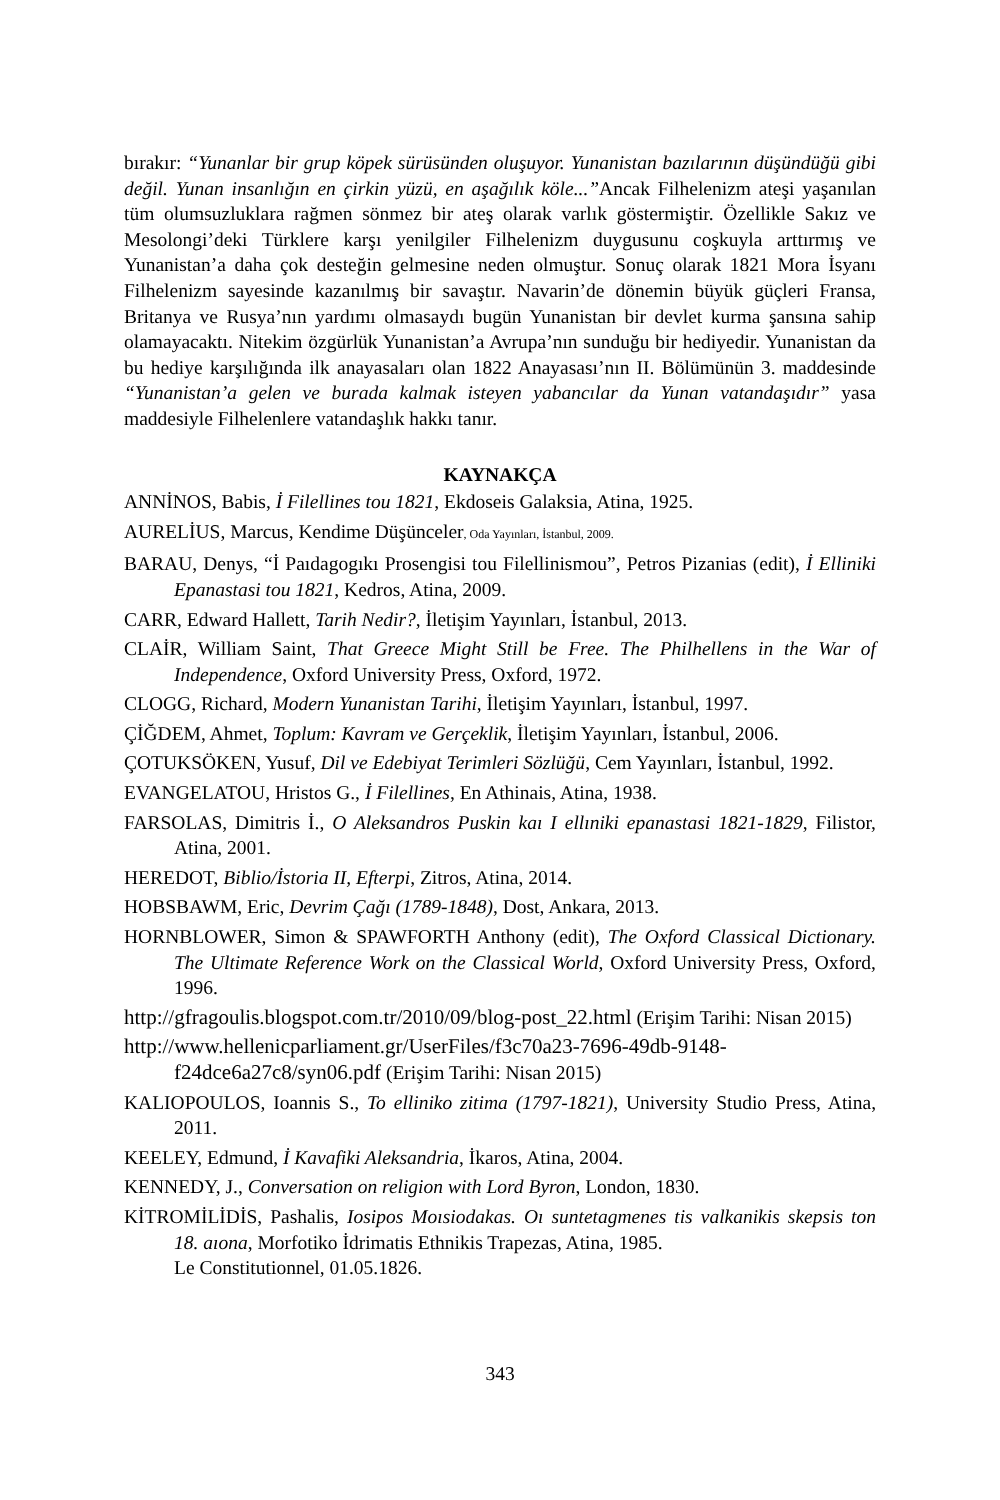bırakır: “Yunanlar bir grup köpek sürüsünden oluşuyor. Yunanistan bazılarının düşündüğü gibi değil. Yunan insanlığın en çirkin yüzü, en aşağılık köle...”Ancak Filhelenizm ateşi yaşanılan tüm olumsuzluklara rağmen sönmez bir ateş olarak varlık göstermiştir. Özellikle Sakız ve Mesolongi’deki Türklere karşı yenilgiler Filhelenizm duygusunu coşkuyla arttırmış ve Yunanistan’a daha çok desteğin gelmesine neden olmuştur. Sonuç olarak 1821 Mora İsyanı Filhelenizm sayesinde kazanılmış bir savaştır. Navarin’de dönemin büyük güçleri Fransa, Britanya ve Rusya’nın yardımı olmasaydı bugün Yunanistan bir devlet kurma şansına sahip olamayacaktı. Nitekim özgürlük Yunanistan’a Avrupa’nın sunduğu bir hediyedir. Yunanistan da bu hediye karşılığında ilk anayasaları olan 1822 Anayasası’nın II. Bölümünün 3. maddesinde “Yunanistan’a gelen ve burada kalmak isteyen yabancılar da Yunan vatandaşıdır” yasa maddesiyle Filhelenlere vatandaşlık hakkı tanır.
KAYNAKÇA
ANNİNOS, Babis, İ Filellines tou 1821, Ekdoseis Galaksia, Atina, 1925.
AURELİUS, Marcus, Kendime Düşünceler, Oda Yayınları, İstanbul, 2009.
BARAU, Denys, “İ Paıdagogıkı Prosengisi tou Filellinismou”, Petros Pizanias (edit), İ Elliniki Epanastasi tou 1821, Kedros, Atina, 2009.
CARR, Edward Hallett, Tarih Nedir?, İletişim Yayınları, İstanbul, 2013.
CLAİR, William Saint, That Greece Might Still be Free. The Philhellens in the War of Independence, Oxford University Press, Oxford, 1972.
CLOGG, Richard, Modern Yunanistan Tarihi, İletişim Yayınları, İstanbul, 1997.
ÇİĞDEM, Ahmet, Toplum: Kavram ve Gerçeklik, İletişim Yayınları, İstanbul, 2006.
ÇOTUKSÖKEN, Yusuf, Dil ve Edebiyat Terimleri Sözlüğü, Cem Yayınları, İstanbul, 1992.
EVANGELATOU, Hristos G., İ Filellines, En Athinais, Atina, 1938.
FARSOLAS, Dimitris İ., O Aleksandros Puskin kaı I ellıniki epanastasi 1821-1829, Filistor, Atina, 2001.
HEREDOT, Biblio/İstoria II, Efterpi, Zitros, Atina, 2014.
HOBSBAWM, Eric, Devrim Çağı (1789-1848), Dost, Ankara, 2013.
HORNBLOWER, Simon & SPAWFORTH Anthony (edit), The Oxford Classical Dictionary. The Ultimate Reference Work on the Classical World, Oxford University Press, Oxford, 1996.
http://gfragoulis.blogspot.com.tr/2010/09/blog-post_22.html (Erişim Tarihi: Nisan 2015)
http://www.hellenicparliament.gr/UserFiles/f3c70a23-7696-49db-9148-f24dce6a27c8/syn06.pdf (Erişim Tarihi: Nisan 2015)
KALIOPOULOS, Ioannis S., To elliniko zitima (1797-1821), University Studio Press, Atina, 2011.
KEELEY, Edmund, İ Kavafiki Aleksandria, İkaros, Atina, 2004.
KENNEDY, J., Conversation on religion with Lord Byron, London, 1830.
KİTROMİLİDİS, Pashalis, Iosipos Moısiodakas. Oı suntetagmenes tis valkanikis skepsis ton 18. aıona, Morfotiko İdrimatis Ethnikis Trapezas, Atina, 1985.
Le Constitutionnel, 01.05.1826.
343